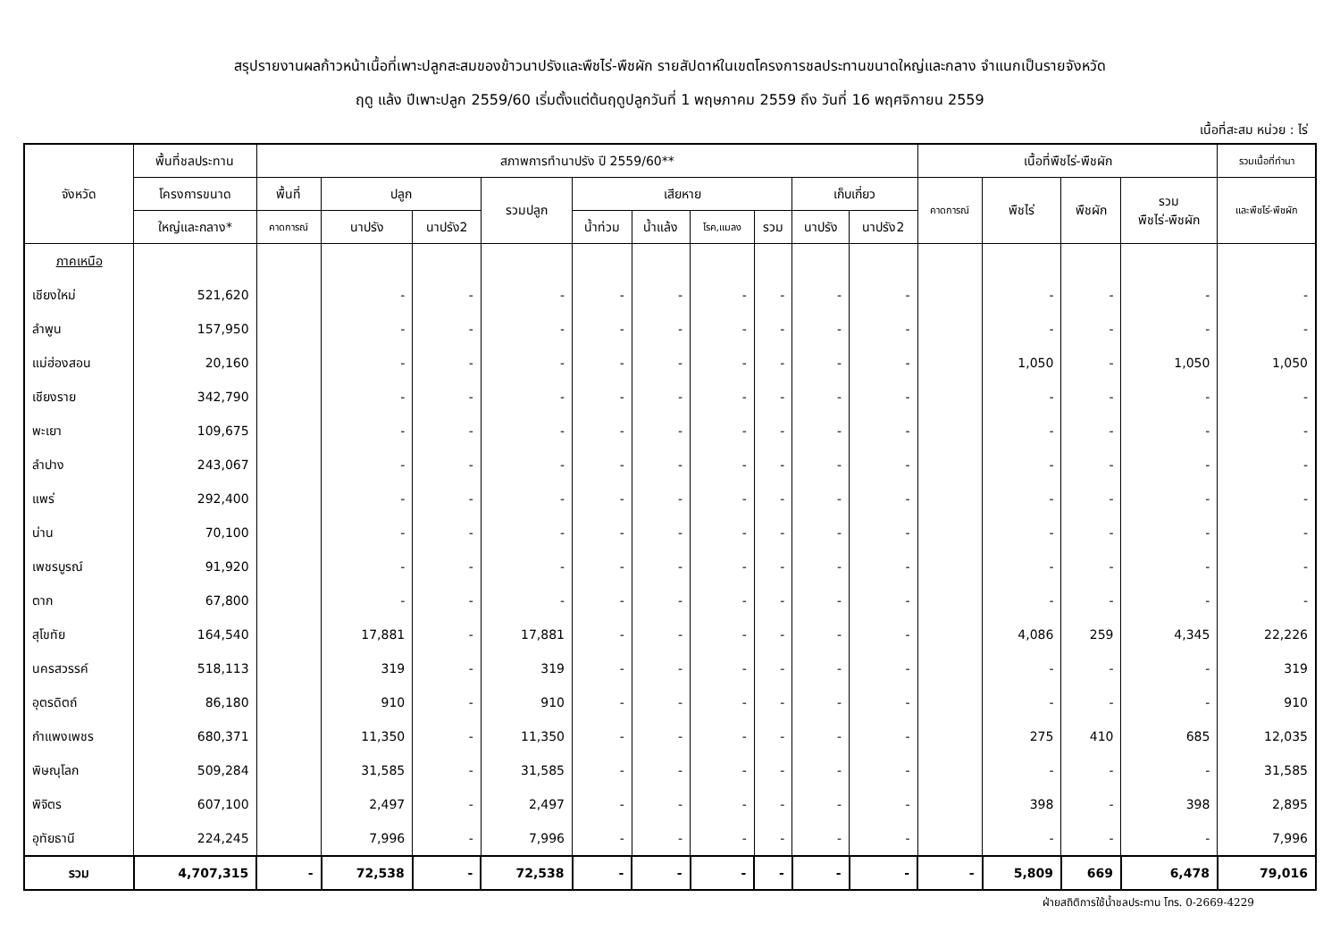สรุปรายงานผลก้าวหน้าเนื้อที่เพาะปลูกสะสมของข้าวนาปรังและพืชไร่-พืชผัก รายสัปดาห์ในเขตโครงการชลประทานขนาดใหญ่และกลาง จำแนกเป็นรายจังหวัด
ฤดู แล้ง ปีเพาะปลูก 2559/60 เริ่มตั้งแต่ต้นฤดูปลูกวันที่ 1 พฤษภาคม 2559 ถึง วันที่ 16 พฤศจิกายน 2559
เนื้อที่สะสม หน่วย : ไร่
| จังหวัด | พื้นที่ชลประทาน | สภาพการทำนาปรัง ปี 2559/60** | | | | | | | | | | เนื้อที่พืชไร่-พืชผัก | | | | รวมเนื้อที่ทำนา |
| --- | --- | --- | --- | --- | --- | --- | --- | --- | --- | --- | --- | --- | --- | --- | --- | --- |
| | โครงการขนาด | พื้นที่ | ปลูก | | รวมปลูก | เสียหาย | | | | เก็บเกี่ยว | | คาดการณ์ | พืชไร่ | พืชผัก | รวม พืชไร่-พืชผัก | และพืชไร่-พืชผัก |
| | ใหญ่และกลาง* | คาดการณ์ | นาปรัง | นาปรัง2 | | น้ำท่วม | น้ำแล้ง | โรค,แมลง | รวม | นาปรัง | นาปรัง2 | | | | | |
| ภาคเหนือ | | | | | | | | | | | | | | | | |
| เชียงใหม่ | 521,620 | | - | - | - | - | - | - | - | - | - | | - | - | - | - |
| ลำพูน | 157,950 | | - | - | - | - | - | - | - | - | - | | - | - | - | - |
| แม่ฮ่องสอน | 20,160 | | - | - | - | - | - | - | - | - | - | | 1,050 | - | 1,050 | 1,050 |
| เชียงราย | 342,790 | | - | - | - | - | - | - | - | - | - | | - | - | - | - |
| พะเยา | 109,675 | | - | - | - | - | - | - | - | - | - | | - | - | - | - |
| ลำปาง | 243,067 | | - | - | - | - | - | - | - | - | - | | - | - | - | - |
| แพร่ | 292,400 | | - | - | - | - | - | - | - | - | - | | - | - | - | - |
| น่าน | 70,100 | | - | - | - | - | - | - | - | - | - | | - | - | - | - |
| เพชรบูรณ์ | 91,920 | | - | - | - | - | - | - | - | - | - | | - | - | - | - |
| ตาก | 67,800 | | - | - | - | - | - | - | - | - | - | | - | - | - | - |
| สุโขทัย | 164,540 | | 17,881 | - | 17,881 | - | - | - | - | - | - | | 4,086 | 259 | 4,345 | 22,226 |
| นครสวรรค์ | 518,113 | | 319 | - | 319 | - | - | - | - | - | - | | - | - | - | 319 |
| อุตรดิตถ์ | 86,180 | | 910 | - | 910 | - | - | - | - | - | - | | - | - | - | 910 |
| กำแพงเพชร | 680,371 | | 11,350 | - | 11,350 | - | - | - | - | - | - | | 275 | 410 | 685 | 12,035 |
| พิษณุโลก | 509,284 | | 31,585 | - | 31,585 | - | - | - | - | - | - | | - | - | - | 31,585 |
| พิจิตร | 607,100 | | 2,497 | - | 2,497 | - | - | - | - | - | - | | 398 | - | 398 | 2,895 |
| อุทัยธานี | 224,245 | | 7,996 | - | 7,996 | - | - | - | - | - | - | | - | - | - | 7,996 |
| รวม | 4,707,315 | - | 72,538 | - | 72,538 | - | - | - | - | - | - | - | 5,809 | 669 | 6,478 | 79,016 |
ฝ่ายสถิติการใช้น้ำชลประทาน โทร. 0-2669-4229